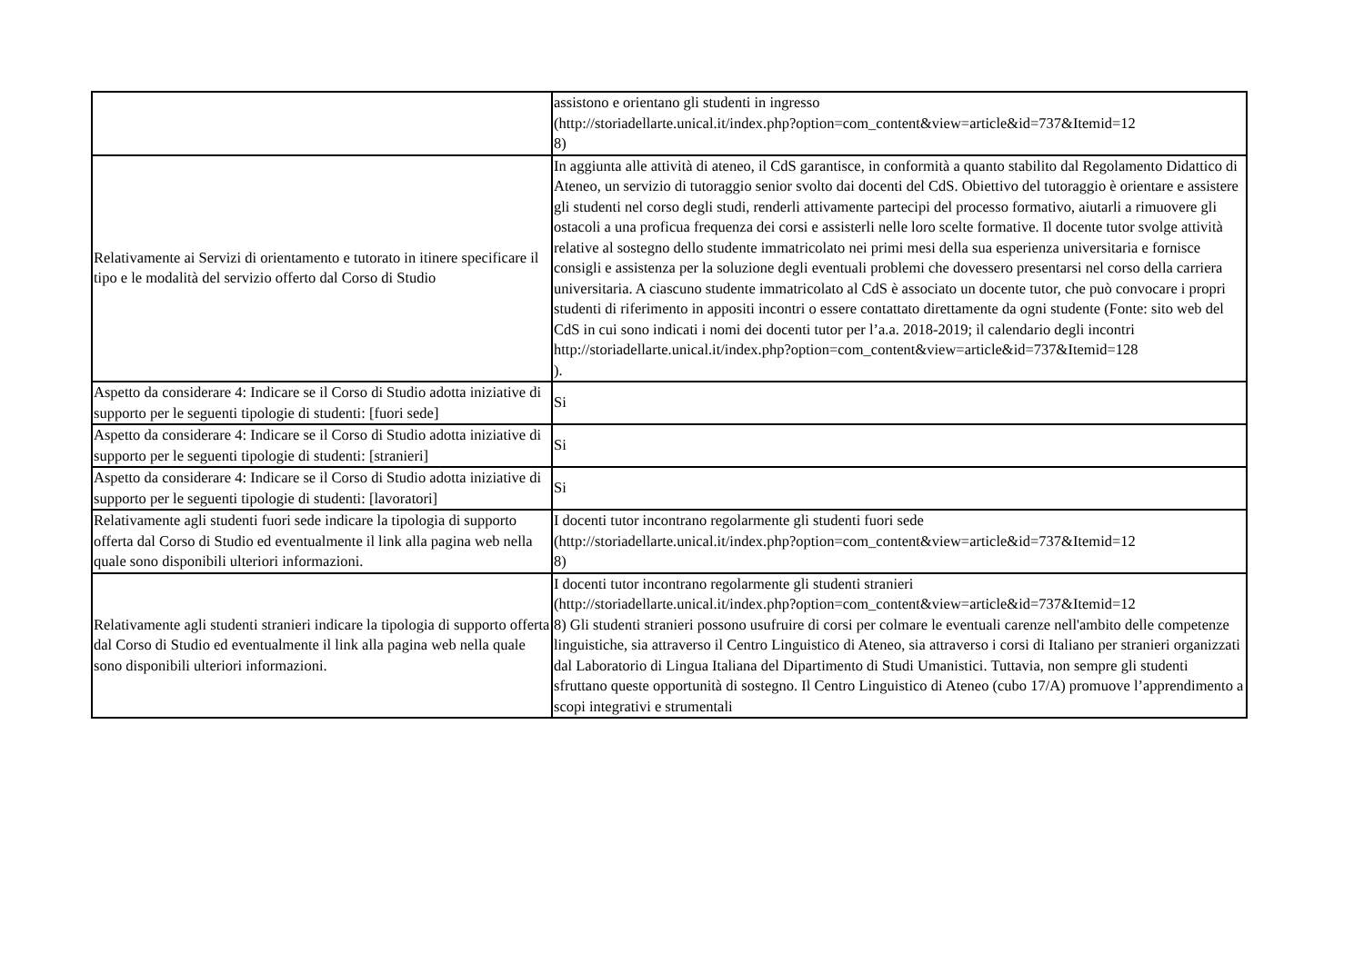| | assistono e orientano gli studenti in ingresso (http://storiadellarte.unical.it/index.php?option=com_content&view=article&id=737&Itemid=12 8) |
| Relativamente ai Servizi di orientamento e tutorato in itinere specificare il tipo e le modalità del servizio offerto dal Corso di Studio | In aggiunta alle attività di ateneo, il CdS garantisce, in conformità a quanto stabilito dal Regolamento Didattico di Ateneo, un servizio di tutoraggio senior svolto dai docenti del CdS. Obiettivo del tutoraggio è orientare e assistere gli studenti nel corso degli studi, renderli attivamente partecipi del processo formativo, aiutarli a rimuovere gli ostacoli a una proficua frequenza dei corsi e assisterli nelle loro scelte formative. Il docente tutor svolge attività relative al sostegno dello studente immatricolato nei primi mesi della sua esperienza universitaria e fornisce consigli e assistenza per la soluzione degli eventuali problemi che dovessero presentarsi nel corso della carriera universitaria. A ciascuno studente immatricolato al CdS è associato un docente tutor, che può convocare i propri studenti di riferimento in appositi incontri o essere contattato direttamente da ogni studente (Fonte: sito web del CdS in cui sono indicati i nomi dei docenti tutor per l’a.a. 2018-2019; il calendario degli incontri http://storiadellarte.unical.it/index.php?option=com_content&view=article&id=737&Itemid=128 ). |
| Aspetto da considerare 4: Indicare se il Corso di Studio adotta iniziative di supporto per le seguenti tipologie di studenti: [fuori sede] | Si |
| Aspetto da considerare 4: Indicare se il Corso di Studio adotta iniziative di supporto per le seguenti tipologie di studenti: [stranieri] | Si |
| Aspetto da considerare 4: Indicare se il Corso di Studio adotta iniziative di supporto per le seguenti tipologie di studenti: [lavoratori] | Si |
| Relativamente agli studenti fuori sede indicare la tipologia di supporto offerta dal Corso di Studio ed eventualmente il link alla pagina web nella quale sono disponibili ulteriori informazioni. | I docenti tutor incontrano regolarmente gli studenti fuori sede (http://storiadellarte.unical.it/index.php?option=com_content&view=article&id=737&Itemid=12 8) |
| Relativamente agli studenti stranieri indicare la tipologia di supporto offerta dal Corso di Studio ed eventualmente il link alla pagina web nella quale sono disponibili ulteriori informazioni. | I docenti tutor incontrano regolarmente gli studenti stranieri (http://storiadellarte.unical.it/index.php?option=com_content&view=article&id=737&Itemid=12 8) Gli studenti stranieri possono usufruire di corsi per colmare le eventuali carenze nell'ambito delle competenze linguistiche, sia attraverso il Centro Linguistico di Ateneo, sia attraverso i corsi di Italiano per stranieri organizzati dal Laboratorio di Lingua Italiana del Dipartimento di Studi Umanistici. Tuttavia, non sempre gli studenti sfruttano queste opportunità di sostegno. Il Centro Linguistico di Ateneo (cubo 17/A) promuove l’apprendimento a scopi integrativi e strumentali |